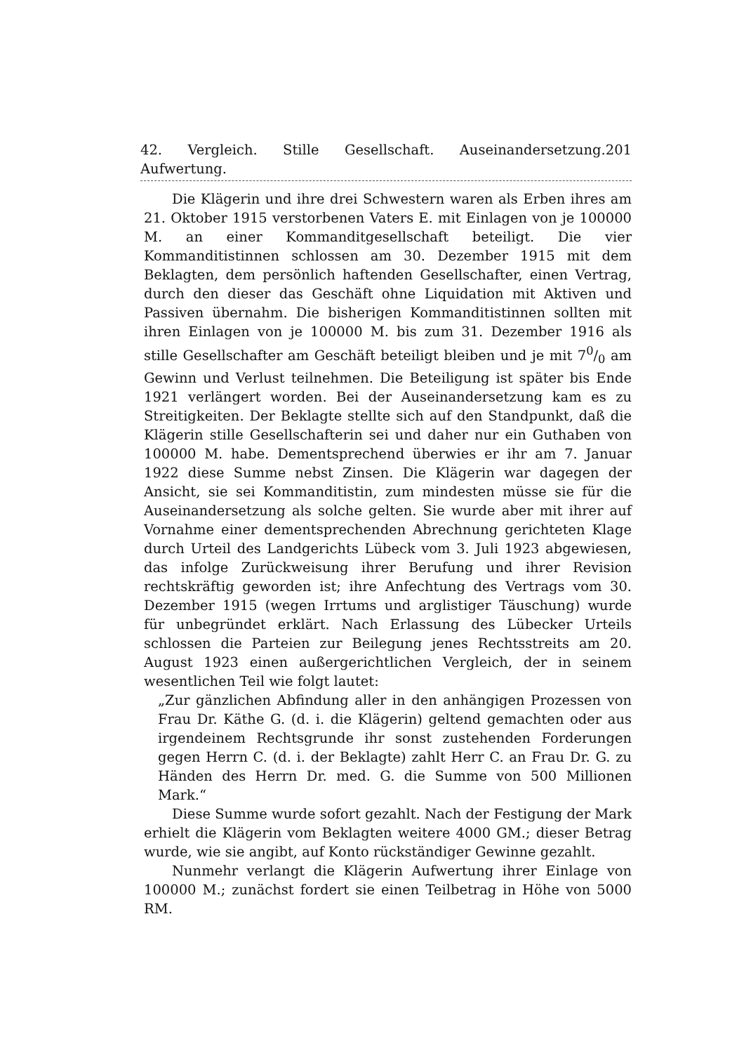42. Vergleich. Stille Gesellschaft. Auseinandersetzung. Aufwertung. 201
Die Klägerin und ihre drei Schwestern waren als Erben ihres am 21. Oktober 1915 verstorbenen Vaters E. mit Einlagen von je 100000 M. an einer Kommanditgesellschaft beteiligt. Die vier Kommanditistinnen schlossen am 30. Dezember 1915 mit dem Beklagten, dem persönlich haftenden Gesellschafter, einen Vertrag, durch den dieser das Geschäft ohne Liquidation mit Aktiven und Passiven übernahm. Die bisherigen Kommanditistinnen sollten mit ihren Einlagen von je 100000 M. bis zum 31. Dezember 1916 als stille Gesellschafter am Geschäft beteiligt bleiben und je mit 70/0 am Gewinn und Verlust teilnehmen. Die Beteiligung ist später bis Ende 1921 verlängert worden. Bei der Auseinandersetzung kam es zu Streitigkeiten. Der Beklagte stellte sich auf den Standpunkt, daß die Klägerin stille Gesellschafterin sei und daher nur ein Guthaben von 100000 M. habe. Dementsprechend überwies er ihr am 7. Januar 1922 diese Summe nebst Zinsen. Die Klägerin war dagegen der Ansicht, sie sei Kommanditistin, zum mindesten müsse sie für die Auseinandersetzung als solche gelten. Sie wurde aber mit ihrer auf Vornahme einer dementsprechenden Abrechnung gerichteten Klage durch Urteil des Landgerichts Lübeck vom 3. Juli 1923 abgewiesen, das infolge Zurückweisung ihrer Berufung und ihrer Revision rechtskräftig geworden ist; ihre Anfechtung des Vertrags vom 30. Dezember 1915 (wegen Irrtums und arglistiger Täuschung) wurde für unbegründet erklärt. Nach Erlassung des Lübecker Urteils schlossen die Parteien zur Beilegung jenes Rechtsstreits am 20. August 1923 einen außergerichtlichen Vergleich, der in seinem wesentlichen Teil wie folgt lautet:
„Zur gänzlichen Abfindung aller in den anhängigen Prozessen von Frau Dr. Käthe G. (d. i. die Klägerin) geltend gemachten oder aus irgendeinem Rechtsgrunde ihr sonst zustehenden Forderungen gegen Herrn C. (d. i. der Beklagte) zahlt Herr C. an Frau Dr. G. zu Händen des Herrn Dr. med. G. die Summe von 500 Millionen Mark.“
Diese Summe wurde sofort gezahlt. Nach der Festigung der Mark erhielt die Klägerin vom Beklagten weitere 4000 GM.; dieser Betrag wurde, wie sie angibt, auf Konto rückständiger Gewinne gezahlt.
Nunmehr verlangt die Klägerin Aufwertung ihrer Einlage von 100000 M.; zunächst fordert sie einen Teilbetrag in Höhe von 5000 RM.